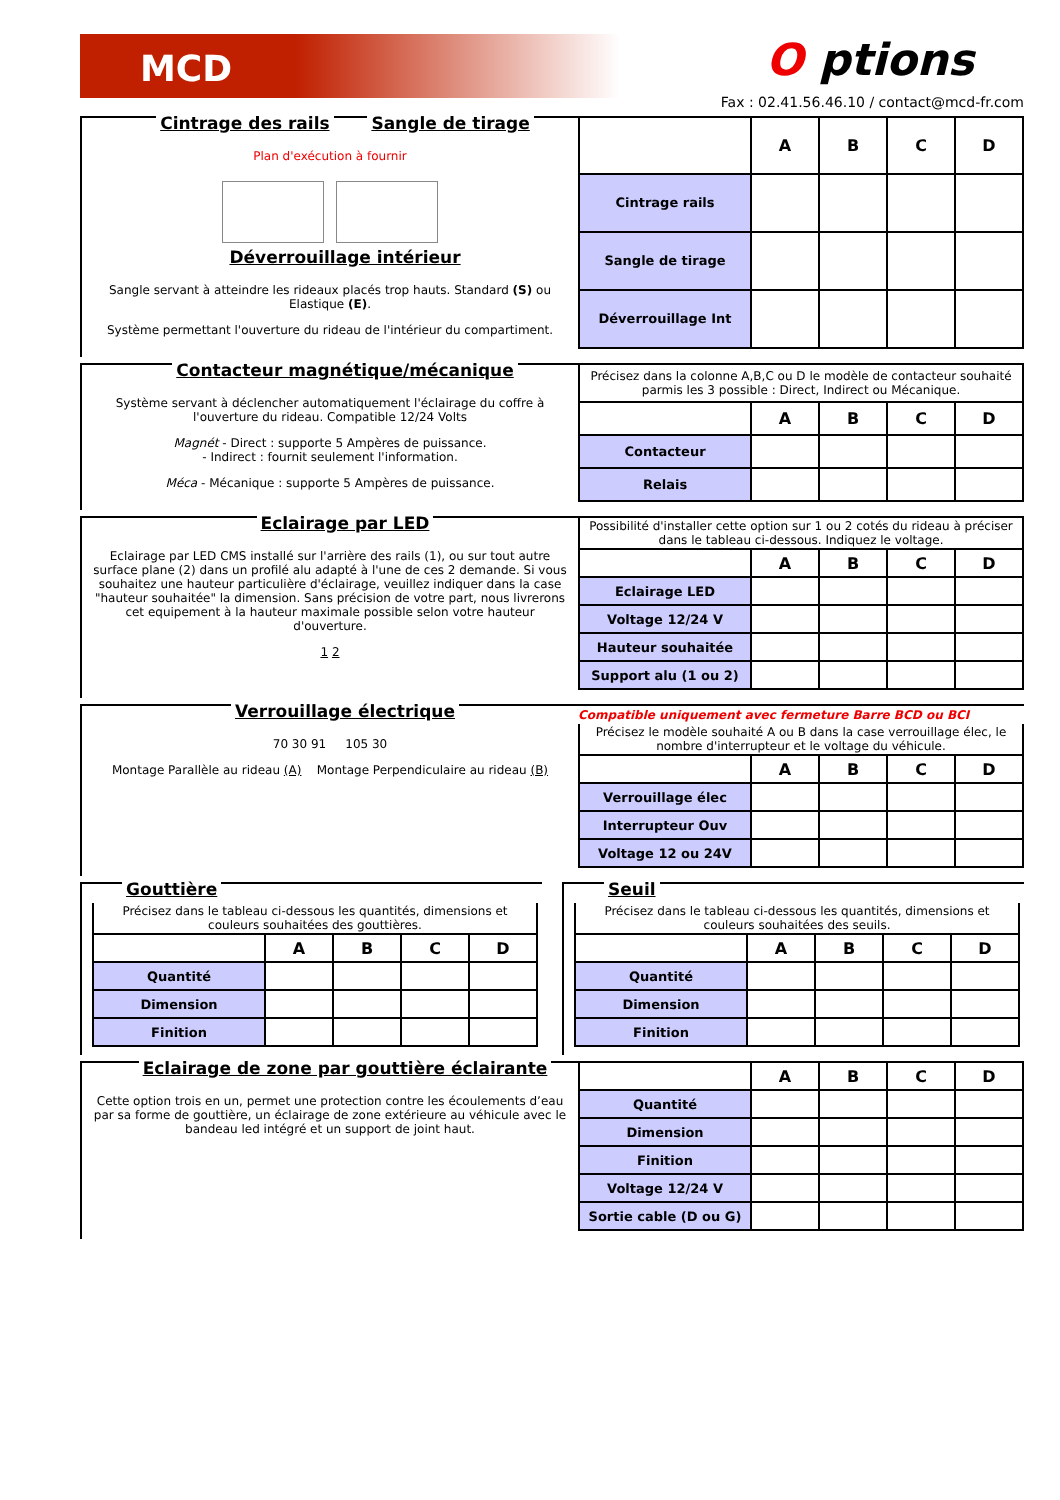MCD
O ptions
Fax : 02.41.56.46.10 / contact@mcd-fr.com
Cintrage des rails Sangle de tirage
Plan d'exécution à fournir
Déverrouillage intérieur
Sangle servant à atteindre les rideaux placés trop hauts. Standard (S) ou Elastique (E).
Système permettant l'ouverture du rideau de l'intérieur du compartiment.
| | A | B | C | D |
| --- | --- | --- | --- | --- |
| Cintrage rails | | | | |
| Sangle de tirage | | | | |
| Déverrouillage Int | | | | |
Contacteur magnétique/mécanique
Système servant à déclencher automatiquement l'éclairage du coffre à l'ouverture du rideau. Compatible 12/24 Volts
Magnét - Direct : supporte 5 Ampères de puissance.
- Indirect : fournit seulement l'information.
Méca - Mécanique : supporte 5 Ampères de puissance.
| Précisez dans la colonne A,B,C ou D le modèle de contacteur souhaité parmis les 3 possible : Direct, Indirect ou Mécanique. | | | | |
| --- | --- | --- | --- | --- |
| | A | B | C | D |
| Contacteur | | | | |
| Relais | | | | |
Eclairage par LED
Eclairage par LED CMS installé sur l'arrière des rails (1), ou sur tout autre surface plane (2) dans un profilé alu adapté à l'une de ces 2 demande. Si vous souhaitez une hauteur particulière d'éclairage, veuillez indiquer dans la case "hauteur souhaitée" la dimension. Sans précision de votre part, nous livrerons cet equipement à la hauteur maximale possible selon votre hauteur d'ouverture.
1 2
| Possibilité d'installer cette option sur 1 ou 2 cotés du rideau à préciser dans le tableau ci-dessous. Indiquez le voltage. | | | | |
| --- | --- | --- | --- | --- |
| | A | B | C | D |
| Eclairage LED | | | | |
| Voltage 12/24 V | | | | |
| Hauteur souhaitée | | | | |
| Support alu (1 ou 2) | | | | |
Verrouillage électrique
70 30 91 105 30
Montage Parallèle au rideau (A) Montage Perpendiculaire au rideau (B)
Compatible uniquement avec fermeture Barre BCD ou BCI
| Précisez le modèle souhaité A ou B dans la case verrouillage élec, le nombre d'interrupteur et le voltage du véhicule. | | | | |
| --- | --- | --- | --- | --- |
| | A | B | C | D |
| Verrouillage élec | | | | |
| Interrupteur Ouv | | | | |
| Voltage 12 ou 24V | | | | |
Gouttière
| Précisez dans le tableau ci-dessous les quantités, dimensions et couleurs souhaitées des gouttières. | | | | |
| --- | --- | --- | --- | --- |
| | A | B | C | D |
| Quantité | | | | |
| Dimension | | | | |
| Finition | | | | |
Seuil
| Précisez dans le tableau ci-dessous les quantités, dimensions et couleurs souhaitées des seuils. | | | | |
| --- | --- | --- | --- | --- |
| | A | B | C | D |
| Quantité | | | | |
| Dimension | | | | |
| Finition | | | | |
Eclairage de zone par gouttière éclairante
Cette option trois en un, permet une protection contre les écoulements d’eau par sa forme de gouttière, un éclairage de zone extérieure au véhicule avec le bandeau led intégré et un support de joint haut.
| | A | B | C | D |
| --- | --- | --- | --- | --- |
| Quantité | | | | |
| Dimension | | | | |
| Finition | | | | |
| Voltage 12/24 V | | | | |
| Sortie cable (D ou G) | | | | |